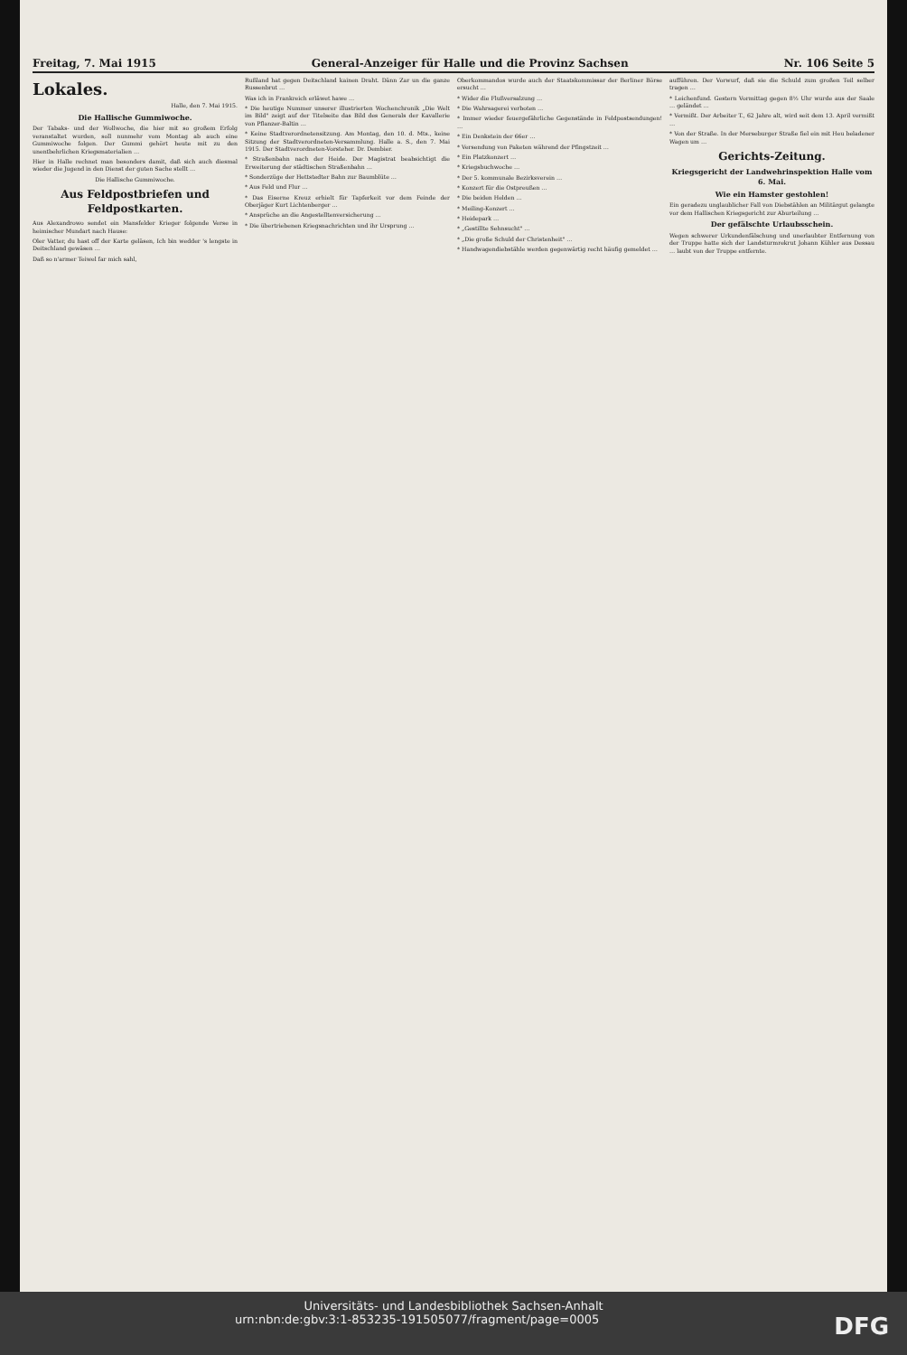Freitag, 7. Mai 1915 General-Anzeiger für Halle und die Provinz Sachsen Nr. 106 Seite 5
Lokales.
Halle, den 7. Mai 1915.
Die Hallische Gummiwoche.
Der Tabaks- und der Wollwoche, die hier mit so großem Erfolg veranstaltet wurden, soll nunmehr vom Montag ab auch eine Gummiwoche folgen. Der Gummi gehört heute mit zu den unentbehrlichen Kriegsmaterialien …
Hier in Halle rechnet man besonders damit, daß sich auch diesmal wieder die Jugend in den Dienst der guten Sache stellt …
Die Hallische Gummiwoche.
Aus Feldpostbriefen und Feldpostkarten.
Aus Alexandrowo sendet ein Mansfelder Krieger folgende Verse in heimischer Mundart nach Hause:
Oler Vatter, du hast off der Karte geläsen, Ich bin wedder 's lengste in Deitschland gewäsen …
Daß so n'armer Teiwel far mich sahl,
Rußland hat gegen Deitschland kainen Draht. Dänn Zar un die ganze Russenbrut …
Was ich in Frankreich erläwet hawe …
* Die heutige Nummer unserer illustrierten Wochenchronik „Die Welt im Bild" zeigt auf der Titelseite das Bild des Generals der Kavallerie von Pflanzer-Baltin …
* Keine Stadtverordnetensitzung. Am Montag, den 10. d. Mts., keine Sitzung der Stadtverordneten-Versammlung. Halle a. S., den 7. Mai 1915. Der Stadtverordneten-Vorsteher. Dr. Dembier.
* Straßenbahn nach der Heide. Der Magistrat beabsichtigt die Erweiterung der städtischen Straßenbahn …
* Sonderzüge der Hettstedter Bahn zur Baumblüte …
* Aus Feld und Flur …
* Das Eiserne Kreuz erhielt für Tapferkeit vor dem Feinde der Oberjäger Kurt Lichtenberger …
* Ansprüche an die Angestelltenversicherung …
* Die übertriebenen Kriegsnachrichten und ihr Ursprung …
Oberkommandos wurde auch der Staatskommissar der Berliner Börse ersucht …
* Wider die Flußversalzung …
* Die Wahrsagerei verboten …
* Immer wieder feuergefährliche Gegenstände in Feldpostsendungen! …
* Ein Denkstein der 66er …
* Versendung von Paketen während der Pfingstzeit …
* Ein Platzkonzert …
* Kriegsbuchwoche …
* Der 5. kommunale Bezirksverein …
* Konzert für die Ostpreußen …
* Die beiden Helden …
* Meiling-Konzert …
* Heidepark …
* „Gestillte Sehnsucht" …
* „Die große Schuld der Christenheit" …
* Handwagendiebstähle werden gegenwärtig recht häufig gemeldet …
aufführen. Der Vorwurf, daß sie die Schuld zum großen Teil selber tragen …
* Leichenfund. Gestern Vormittag gegen 8½ Uhr wurde aus der Saale … geländet …
* Vermißt. Der Arbeiter T., 62 Jahre alt, wird seit dem 13. April vermißt …
* Von der Straße. In der Merseburger Straße fiel ein mit Heu beladener Wagen um …
Gerichts-Zeitung.
Kriegsgericht der Landwehrinspektion Halle vom 6. Mai.
Wie ein Hamster gestohlen!
Ein geradezu unglaublicher Fall von Diebstählen an Militärgut gelangte vor dem Hallischen Kriegsgericht zur Aburteilung …
Der gefälschte Urlaubsschein.
Wegen schwerer Urkundenfälschung und unerlaubter Entfernung von der Truppe hatte sich der Landsturmrekrut Johann Kühler aus Dessau … laubt von der Truppe entfernte.
Universitäts- und Landesbibliothek Sachsen-Anhalt
urn:nbn:de:gbv:3:1-853235-191505077/fragment/page=0005 DFG